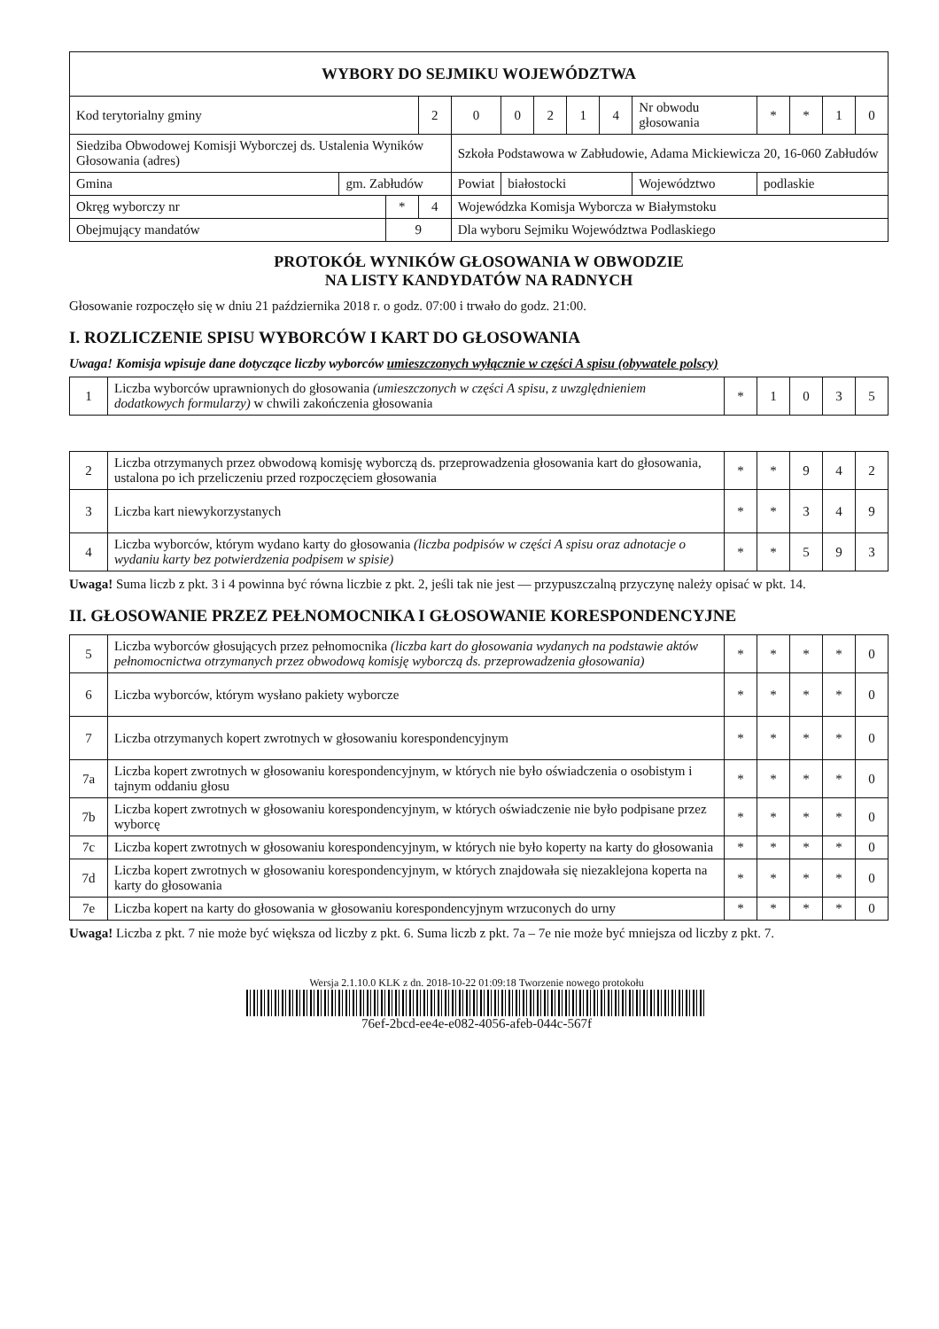| WYBORY DO SEJMIKU WOJEWÓDZTWA | | | | | | | | | | | | | |
| Kod terytorialny gminy | | | 2 | 0 | 0 | 2 | 1 | 4 | Nr obwodu głosowania | * | * | 1 | 0 |
| Siedziba Obwodowej Komisji Wyborczej ds. Ustalenia Wyników Głosowania (adres) | | | | Szkoła Podstawowa w Zabłudowie, Adama Mickiewicza 20, 16-060 Zabłudów | | | | | | | | | |
| Gmina | gm. Zabłudów | | | Powiat | białostocki | | | | Województwo | podlaskie | | | |
| Okręg wyborczy nr | | * | 4 | Wojewódzka Komisja Wyborcza w Białymstoku | | | | | | | | | |
| Obejmujący mandatów | | 9 | | Dla wyboru Sejmiku Województwa Podlaskiego | | | | | | | | | |
PROTOKÓŁ WYNIKÓW GŁOSOWANIA W OBWODZIE
NA LISTY KANDYDATÓW NA RADNYCH
Głosowanie rozpoczęło się w dniu 21 października 2018 r. o godz. 07:00 i trwało do godz. 21:00.
I. ROZLICZENIE SPISU WYBORCÓW I KART DO GŁOSOWANIA
Uwaga! Komisja wpisuje dane dotyczące liczby wyborców umieszczonych wyłącznie w części A spisu (obywatele polscy)
| 1 | Liczba wyborców uprawnionych do głosowania (umieszczonych w części A spisu, z uwzględnieniem dodatkowych formularzy) w chwili zakończenia głosowania | * | 1 | 0 | 3 | 5 |
| 2 | Liczba otrzymanych przez obwodową komisję wyborczą ds. przeprowadzenia głosowania kart do głosowania, ustalona po ich przeliczeniu przed rozpoczęciem głosowania | * | * | 9 | 4 | 2 |
| 3 | Liczba kart niewykorzystanych | * | * | 3 | 4 | 9 |
| 4 | Liczba wyborców, którym wydano karty do głosowania (liczba podpisów w części A spisu oraz adnotacje o wydaniu karty bez potwierdzenia podpisem w spisie) | * | * | 5 | 9 | 3 |
Uwaga! Suma liczb z pkt. 3 i 4 powinna być równa liczbie z pkt. 2, jeśli tak nie jest — przypuszczalną przyczynę należy opisać w pkt. 14.
II. GŁOSOWANIE PRZEZ PEŁNOMOCNIKA I GŁOSOWANIE KORESPONDENCYJNE
| 5 | Liczba wyborców głosujących przez pełnomocnika (liczba kart do głosowania wydanych na podstawie aktów pełnomocnictwa otrzymanych przez obwodową komisję wyborczą ds. przeprowadzenia głosowania) | * | * | * | * | 0 |
| 6 | Liczba wyborców, którym wysłano pakiety wyborcze | * | * | * | * | 0 |
| 7 | Liczba otrzymanych kopert zwrotnych w głosowaniu korespondencyjnym | * | * | * | * | 0 |
| 7a | Liczba kopert zwrotnych w głosowaniu korespondencyjnym, w których nie było oświadczenia o osobistym i tajnym oddaniu głosu | * | * | * | * | 0 |
| 7b | Liczba kopert zwrotnych w głosowaniu korespondencyjnym, w których oświadczenie nie było podpisane przez wyborcę | * | * | * | * | 0 |
| 7c | Liczba kopert zwrotnych w głosowaniu korespondencyjnym, w których nie było koperty na karty do głosowania | * | * | * | * | 0 |
| 7d | Liczba kopert zwrotnych w głosowaniu korespondencyjnym, w których znajdowała się niezaklejona koperta na karty do głosowania | * | * | * | * | 0 |
| 7e | Liczba kopert na karty do głosowania w głosowaniu korespondencyjnym wrzuconych do urny | * | * | * | * | 0 |
Uwaga! Liczba z pkt. 7 nie może być większa od liczby z pkt. 6. Suma liczb z pkt. 7a – 7e nie może być mniejsza od liczby z pkt. 7.
Wersja 2.1.10.0 KLK z dn. 2018-10-22 01:09:18 Tworzenie nowego protokołu
76ef-2bcd-ee4e-e082-4056-afeb-044c-567f